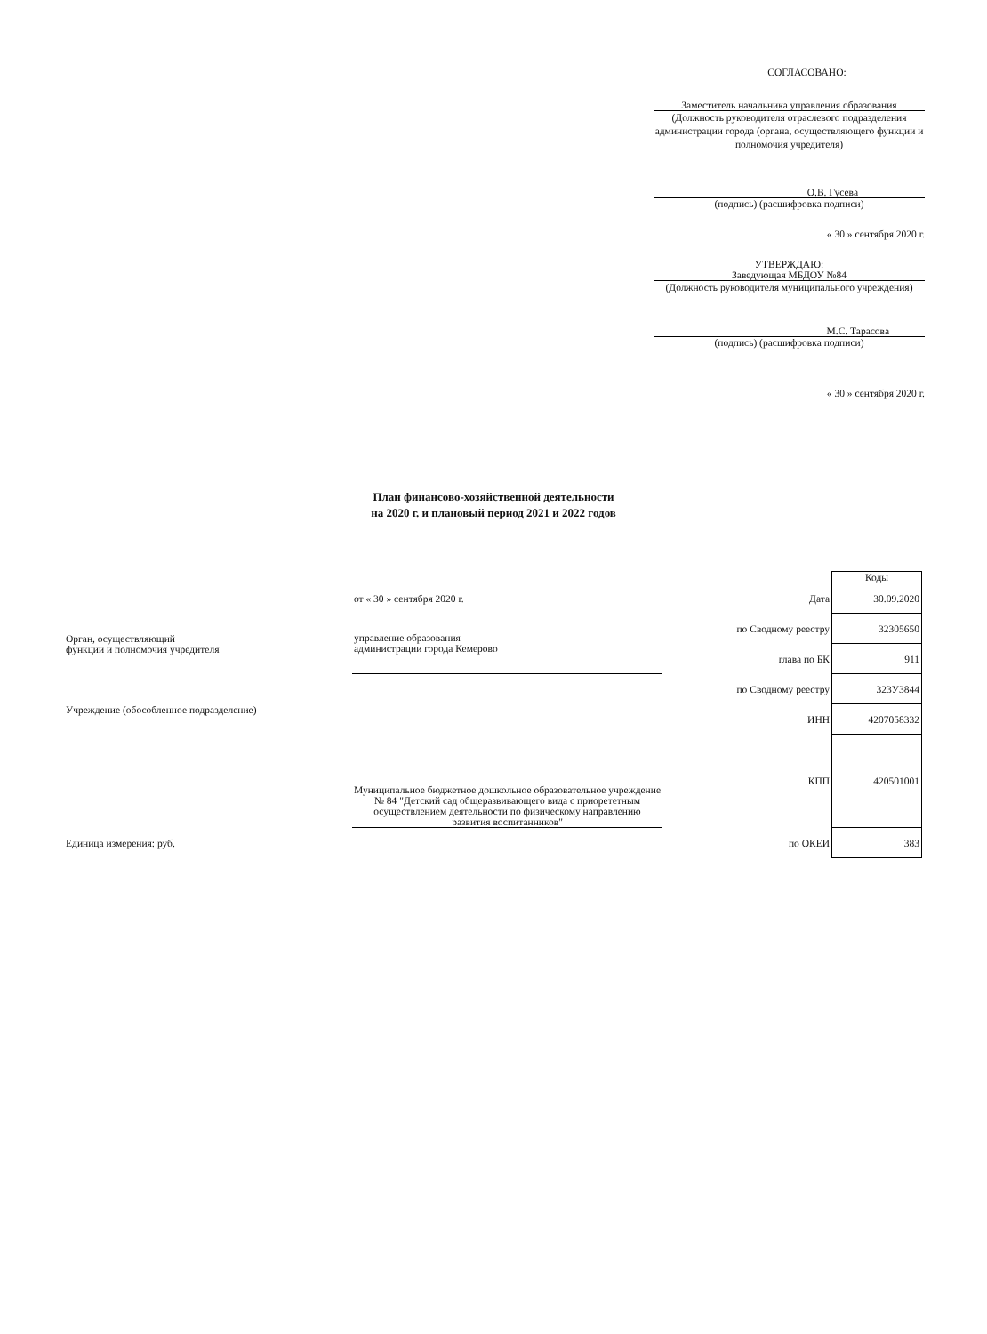СОГЛАСОВАНО:
Заместитель начальника управления образования
(Должность руководителя отраслевого подразделения администрации города (органа, осуществляющего функции и полномочия учредителя)
О.В. Гусева
(подпись) (расшифровка подписи)
« 30 » сентября 2020 г.
УТВЕРЖДАЮ:
Заведующая МБДОУ №84
(Должность руководителя муниципального учреждения)
М.С. Тарасова
(подпись) (расшифровка подписи)
« 30 » сентября 2020 г.
План финансово-хозяйственной деятельности
на 2020 г. и плановый период 2021 и 2022 годов
| | | | Коды |
| | от « 30 » сентября 2020 г. | Дата | 30.09.2020 |
| Орган, осуществляющий функции и полномочия учредителя | управление образования администрации города Кемерово | по Сводному реестру | 32305650 |
| | | глава по БК | 911 |
| | | по Сводному реестру | 323У3844 |
| Учреждение (обособленное подразделение) | Муниципальное бюджетное дошкольное образовательное учреждение № 84 "Детский сад общеразвивающего вида с приорететным осуществлением деятельности по физическому направлению развития воспитанников" | ИНН | 4207058332 |
| | | КПП | 420501001 |
| Единица измерения: руб. | | по ОКЕИ | 383 |